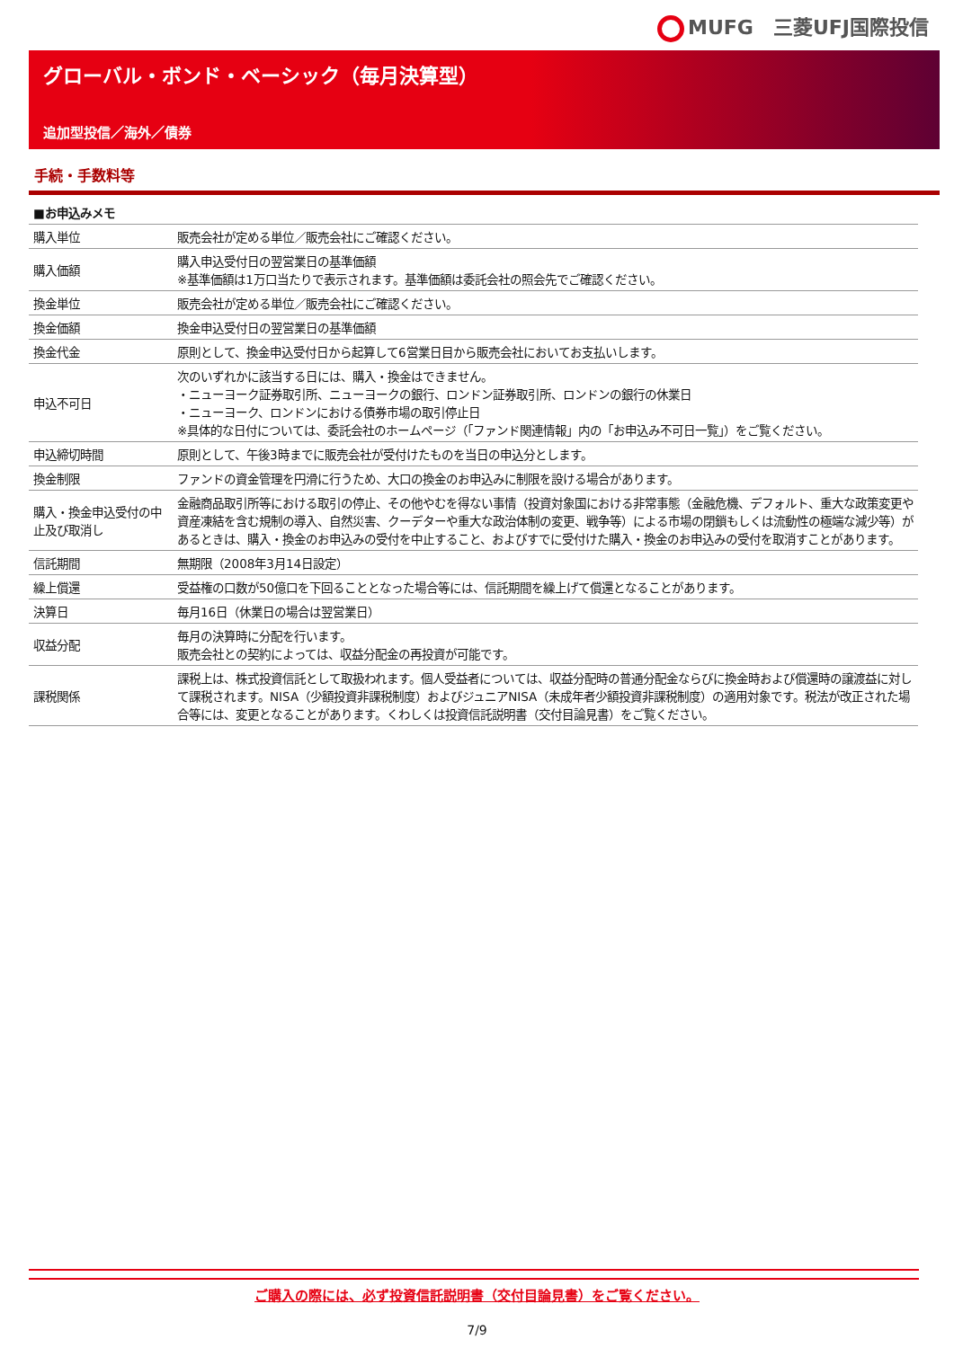MUFG　三菱UFJ国際投信
グローバル・ボンド・ベーシック（毎月決算型）
追加型投信／海外／債券
手続・手数料等
| ■お申込みメモ | |
| --- | --- |
| 購入単位 | 販売会社が定める単位／販売会社にご確認ください。 |
| 購入価額 | 購入申込受付日の翌営業日の基準価額 ※基準価額は1万口当たりで表示されます。基準価額は委託会社の照会先でご確認ください。 |
| 換金単位 | 販売会社が定める単位／販売会社にご確認ください。 |
| 換金価額 | 換金申込受付日の翌営業日の基準価額 |
| 換金代金 | 原則として、換金申込受付日から起算して6営業日目から販売会社においてお支払いします。 |
| 申込不可日 | 次のいずれかに該当する日には、購入・換金はできません。 ・ニューヨーク証券取引所、ニューヨークの銀行、ロンドン証券取引所、ロンドンの銀行の休業日 ・ニューヨーク、ロンドンにおける債券市場の取引停止日 ※具体的な日付については、委託会社のホームページ（「ファンド関連情報」内の「お申込み不可日一覧」）をご覧ください。 |
| 申込締切時間 | 原則として、午後3時までに販売会社が受付けたものを当日の申込分とします。 |
| 換金制限 | ファンドの資金管理を円滑に行うため、大口の換金のお申込みに制限を設ける場合があります。 |
| 購入・換金申込受付の中止及び取消し | 金融商品取引所等における取引の停止、その他やむを得ない事情（投資対象国における非常事態（金融危機、デフォルト、重大な政策変更や資産凍結を含む規制の導入、自然災害、クーデターや重大な政治体制の変更、戦争等）による市場の閉鎖もしくは流動性の極端な減少等）があるときは、購入・換金のお申込みの受付を中止すること、およびすでに受付けた購入・換金のお申込みの受付を取消すことがあります。 |
| 信託期間 | 無期限（2008年3月14日設定） |
| 繰上償還 | 受益権の口数が50億口を下回ることとなった場合等には、信託期間を繰上げて償還となることがあります。 |
| 決算日 | 毎月16日（休業日の場合は翌営業日） |
| 収益分配 | 毎月の決算時に分配を行います。 販売会社との契約によっては、収益分配金の再投資が可能です。 |
| 課税関係 | 課税上は、株式投資信託として取扱われます。個人受益者については、収益分配時の普通分配金ならびに換金時および償還時の譲渡益に対して課税されます。NISA（少額投資非課税制度）およびジュニアNISA（未成年者少額投資非課税制度）の適用対象です。税法が改正された場合等には、変更となることがあります。くわしくは投資信託説明書（交付目論見書）をご覧ください。 |
ご購入の際には、必ず投資信託説明書（交付目論見書）をご覧ください。
7/9